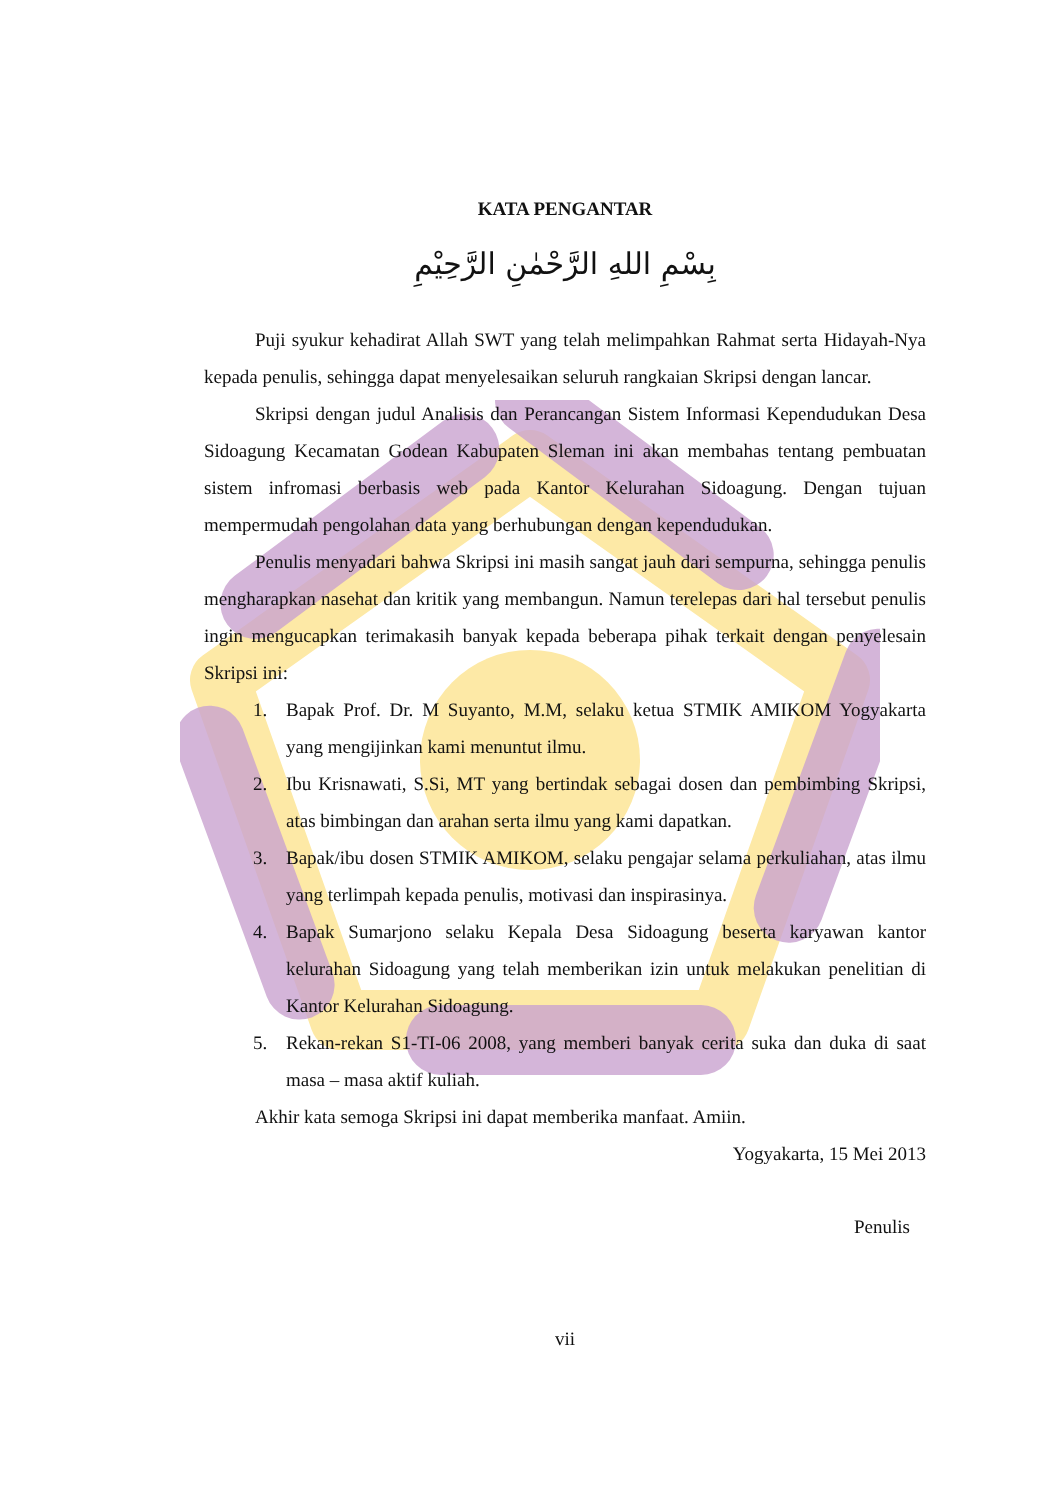KATA PENGANTAR
بِسْمِ اللهِ الرَّحْمٰنِ الرَّحِيْمِ
Puji syukur kehadirat Allah SWT yang telah melimpahkan Rahmat serta Hidayah-Nya kepada penulis, sehingga dapat menyelesaikan seluruh rangkaian Skripsi dengan lancar.
Skripsi dengan judul Analisis dan Perancangan Sistem Informasi Kependudukan Desa Sidoagung Kecamatan Godean Kabupaten Sleman ini akan membahas tentang pembuatan sistem infromasi berbasis web pada Kantor Kelurahan Sidoagung. Dengan tujuan mempermudah pengolahan data yang berhubungan dengan kependudukan.
Penulis menyadari bahwa Skripsi ini masih sangat jauh dari sempurna, sehingga penulis mengharapkan nasehat dan kritik yang membangun. Namun terelepas dari hal tersebut penulis ingin mengucapkan terimakasih banyak kepada beberapa pihak terkait dengan penyelesain Skripsi ini:
1. Bapak Prof. Dr. M Suyanto, M.M, selaku ketua STMIK AMIKOM Yogyakarta yang mengijinkan kami menuntut ilmu.
2. Ibu Krisnawati, S.Si, MT yang bertindak sebagai dosen dan pembimbing Skripsi, atas bimbingan dan arahan serta ilmu yang kami dapatkan.
3. Bapak/ibu dosen STMIK AMIKOM, selaku pengajar selama perkuliahan, atas ilmu yang terlimpah kepada penulis, motivasi dan inspirasinya.
4. Bapak Sumarjono selaku Kepala Desa Sidoagung beserta karyawan kantor kelurahan Sidoagung yang telah memberikan izin untuk melakukan penelitian di Kantor Kelurahan Sidoagung.
5. Rekan-rekan S1-TI-06 2008, yang memberi banyak cerita suka dan duka di saat masa – masa aktif kuliah.
Akhir kata semoga Skripsi ini dapat memberika manfaat. Amiin.
Yogyakarta, 15 Mei 2013
Penulis
vii